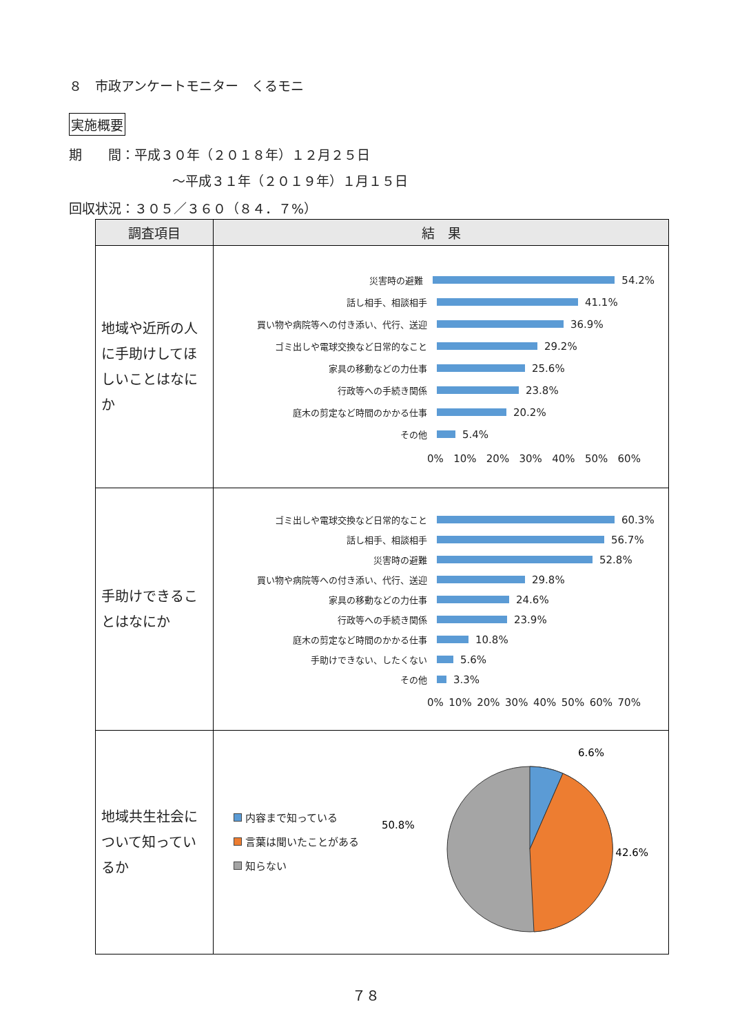８　市政アンケートモニター　くるモニ
実施概要
期　　間：平成３０年（２０１８年）１２月２５日
～平成３１年（２０１９年）１月１５日
回収状況：３０５／３６０（８４．７%）
| 調査項目 | 結 果 |
| --- | --- |
| 地域や近所の人に手助けしてほしいことはなにか | 災害時の避難 54.2% 話し相手、相談相手 41.1% 買い物や病院等への付き添い、代行、送迎 36.9% ゴミ出しや電球交換など日常的なこと 29.2% 家具の移動などの力仕事 25.6% 行政等への手続き関係 23.8% 庭木の剪定など時間のかかる仕事 20.2% その他 5.4% 0% 10% 20% 30% 40% 50% 60% |
| 手助けできることはなにか | ゴミ出しや電球交換など日常的なこと 60.3% 話し相手、相談相手 56.7% 災害時の避難 52.8% 買い物や病院等への付き添い、代行、送迎 29.8% 家具の移動などの力仕事 24.6% 行政等への手続き関係 23.9% 庭木の剪定など時間のかかる仕事 10.8% 手助けできない、したくない 5.6% その他 3.3% 0% 10% 20% 30% 40% 50% 60% 70% |
| 地域共生社会について知っているか | 内容まで知っている 言葉は聞いたことがある 知らない 6.6% 42.6% 50.8% |
７８